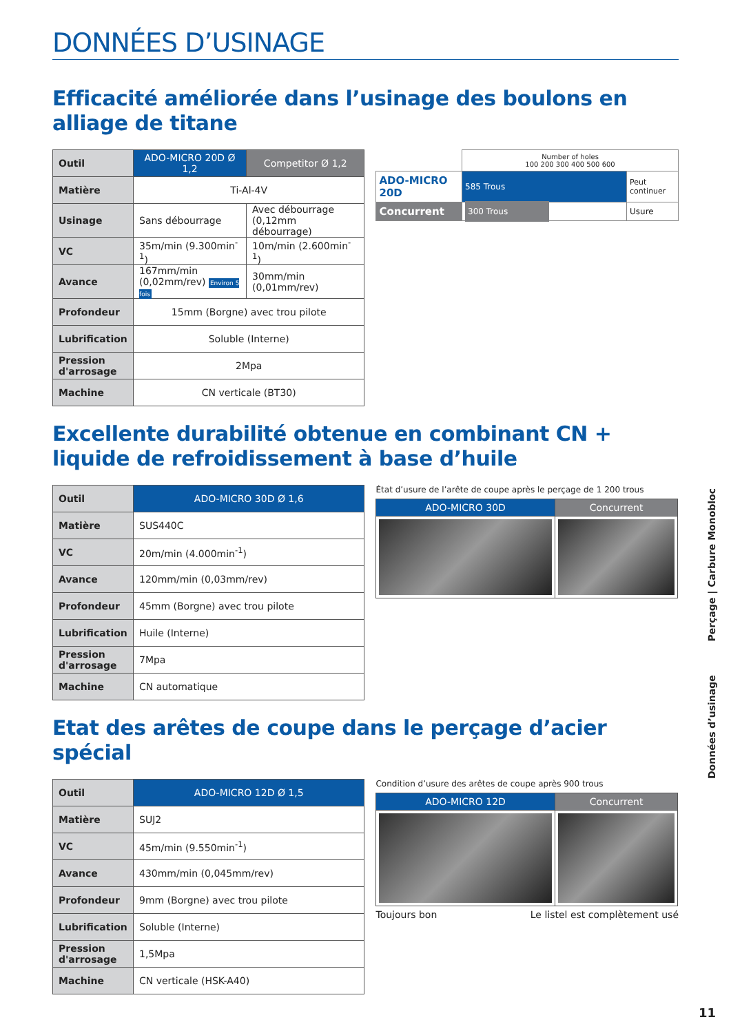DONNÉES D’USINAGE
Efficacité améliorée dans l’usinage des boulons en alliage de titane
| Outil | ADO-MICRO 20D Ø 1,2 | Competitor Ø 1,2 |
| Matière | Ti-Al-4V | |
| Usinage | Sans débourrage | Avec débourrage (0,12mm débourrage) |
| VC | 35m/min (9.300min<sup>-1</sup>) | 10m/min (2.600min<sup>-1</sup>) |
| Avance | 167mm/min (0,02mm/rev) Environ 5 fois | 30mm/min (0,01mm/rev) |
| Profondeur | 15mm (Borgne) avec trou pilote | |
| Lubrification | Soluble (Interne) | |
| Pression d'arrosage | 2Mpa | |
| Machine | CN verticale (BT30) | |
| | Number of holes 100 200 300 400 500 600 | |
| ADO-MICRO 20D | 585 Trous | Peut continuer |
| Concurrent | 300 Trous | Usure |
Excellente durabilité obtenue en combinant CN + liquide de refroidissement à base d’huile
| Outil | ADO-MICRO 30D Ø 1,6 |
| Matière | SUS440C |
| VC | 20m/min (4.000min<sup>-1</sup>) |
| Avance | 120mm/min (0,03mm/rev) |
| Profondeur | 45mm (Borgne) avec trou pilote |
| Lubrification | Huile (Interne) |
| Pression d'arrosage | 7Mpa |
| Machine | CN automatique |
État d’usure de l’arête de coupe après le perçage de 1 200 trous
| ADO-MICRO 30D | Concurrent |
Etat des arêtes de coupe dans le perçage d’acier spécial
| Outil | ADO-MICRO 12D Ø 1,5 |
| Matière | SUJ2 |
| VC | 45m/min (9.550min<sup>-1</sup>) |
| Avance | 430mm/min (0,045mm/rev) |
| Profondeur | 9mm (Borgne) avec trou pilote |
| Lubrification | Soluble (Interne) |
| Pression d'arrosage | 1,5Mpa |
| Machine | CN verticale (HSK-A40) |
Condition d’usure des arêtes de coupe après 900 trous
| ADO-MICRO 12D | Concurrent |
Toujours bon Le listel est complètement usé
Données d’usinage Perçage | Carbure Monobloc
11